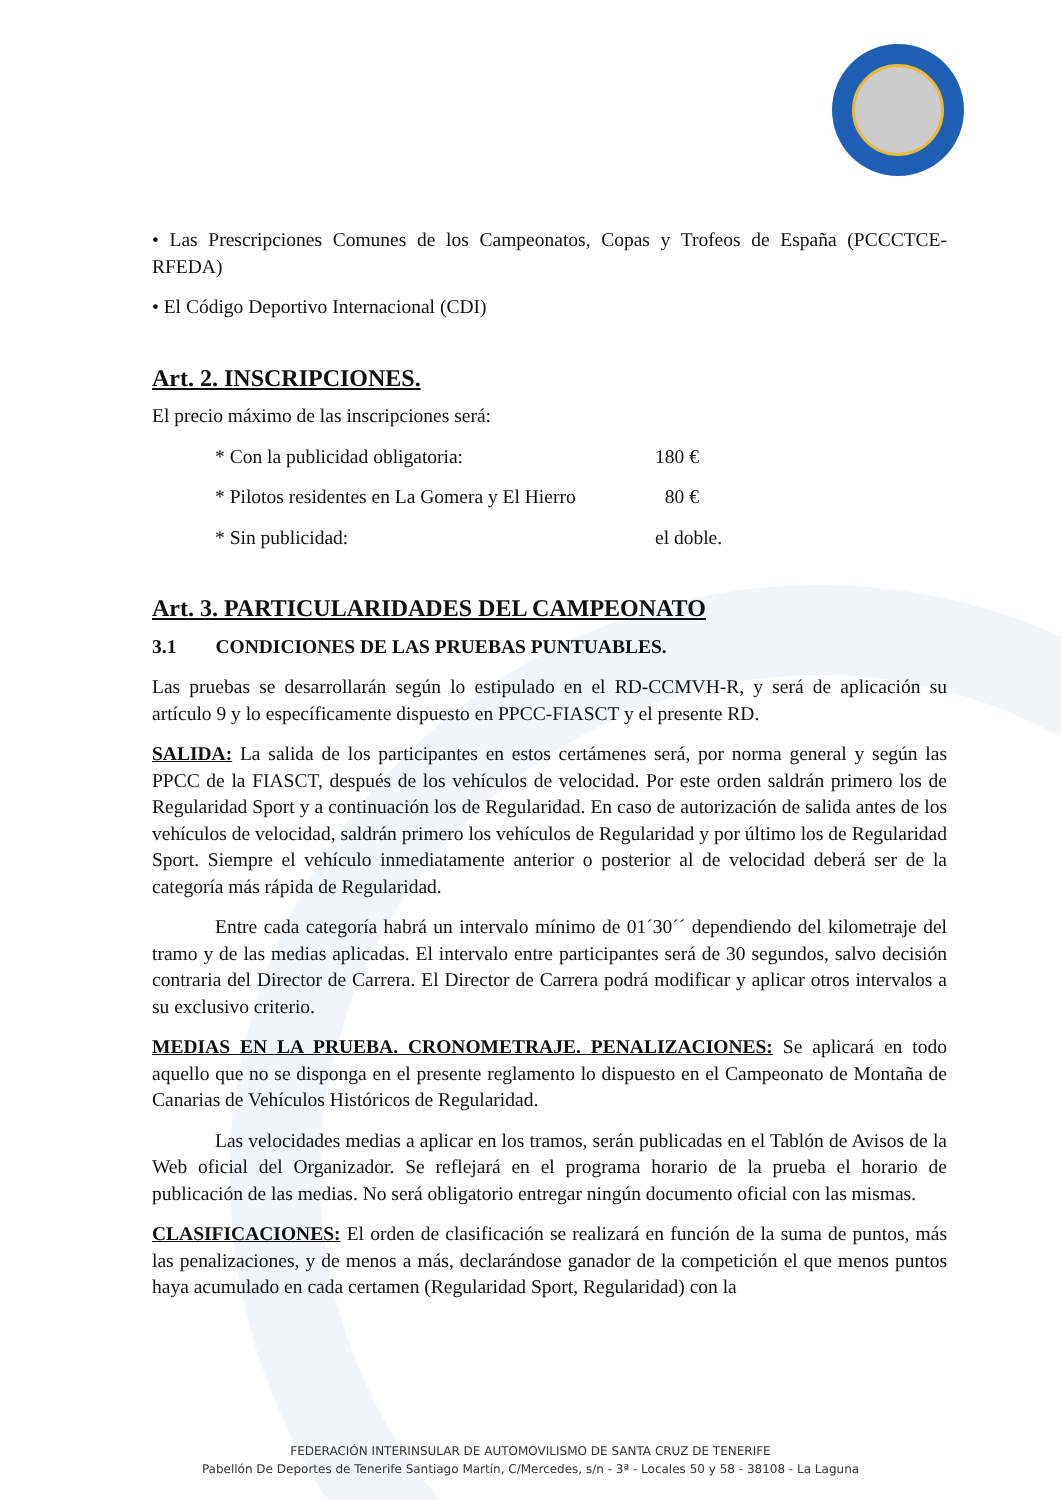• Las Prescripciones Comunes de los Campeonatos, Copas y Trofeos de España (PCCCTCE-RFEDA)
• El Código Deportivo Internacional (CDI)
Art. 2. INSCRIPCIONES.
El precio máximo de las inscripciones será:
* Con la publicidad obligatoria: 180 €
* Pilotos residentes en La Gomera y El Hierro 80 €
* Sin publicidad: el doble.
Art. 3. PARTICULARIDADES DEL CAMPEONATO
3.1 CONDICIONES DE LAS PRUEBAS PUNTUABLES.
Las pruebas se desarrollarán según lo estipulado en el RD-CCMVH-R, y será de aplicación su artículo 9 y lo específicamente dispuesto en PPCC-FIASCT y el presente RD.
SALIDA: La salida de los participantes en estos certámenes será, por norma general y según las PPCC de la FIASCT, después de los vehículos de velocidad. Por este orden saldrán primero los de Regularidad Sport y a continuación los de Regularidad. En caso de autorización de salida antes de los vehículos de velocidad, saldrán primero los vehículos de Regularidad y por último los de Regularidad Sport. Siempre el vehículo inmediatamente anterior o posterior al de velocidad deberá ser de la categoría más rápida de Regularidad.
Entre cada categoría habrá un intervalo mínimo de 01´30´´ dependiendo del kilometraje del tramo y de las medias aplicadas. El intervalo entre participantes será de 30 segundos, salvo decisión contraria del Director de Carrera. El Director de Carrera podrá modificar y aplicar otros intervalos a su exclusivo criterio.
MEDIAS EN LA PRUEBA. CRONOMETRAJE. PENALIZACIONES: Se aplicará en todo aquello que no se disponga en el presente reglamento lo dispuesto en el Campeonato de Montaña de Canarias de Vehículos Históricos de Regularidad.
Las velocidades medias a aplicar en los tramos, serán publicadas en el Tablón de Avisos de la Web oficial del Organizador. Se reflejará en el programa horario de la prueba el horario de publicación de las medias. No será obligatorio entregar ningún documento oficial con las mismas.
CLASIFICACIONES: El orden de clasificación se realizará en función de la suma de puntos, más las penalizaciones, y de menos a más, declarándose ganador de la competición el que menos puntos haya acumulado en cada certamen (Regularidad Sport, Regularidad) con la
FEDERACIÓN INTERINSULAR DE AUTOMOVILISMO DE SANTA CRUZ DE TENERIFE
Pabellón De Deportes de Tenerife Santiago Martín, C/Mercedes, s/n - 3ª - Locales 50 y 58 - 38108 - La Laguna